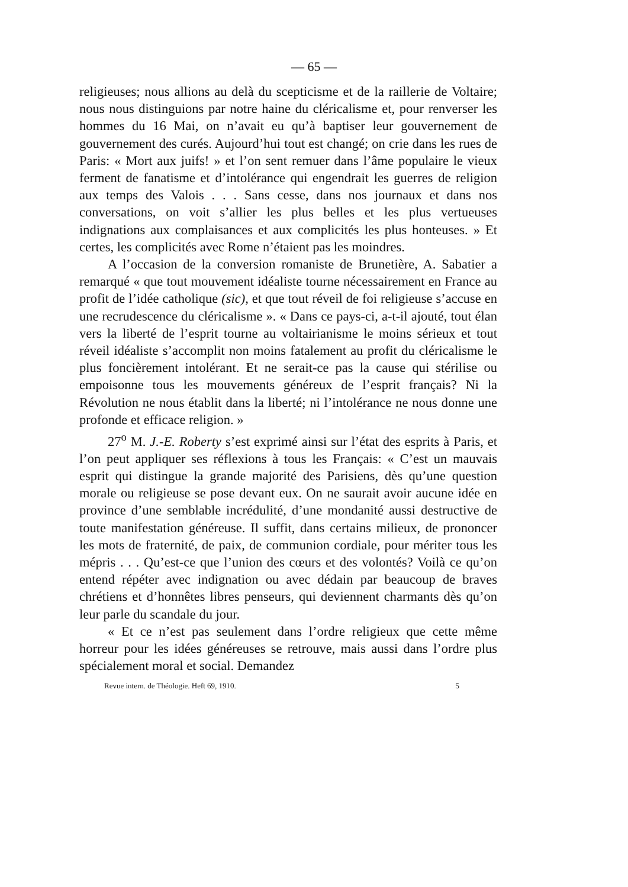— 65 —
religieuses; nous allions au delà du scepticisme et de la raillerie de Voltaire; nous nous distinguions par notre haine du cléricalisme et, pour renverser les hommes du 16 Mai, on n’avait eu qu’à baptiser leur gouvernement de gouvernement des curés. Aujourd’hui tout est changé; on crie dans les rues de Paris: « Mort aux juifs! » et l’on sent remuer dans l’âme populaire le vieux ferment de fanatisme et d’intolérance qui engendrait les guerres de religion aux temps des Valois . . . Sans cesse, dans nos journaux et dans nos conversations, on voit s’allier les plus belles et les plus vertueuses indignations aux complaisances et aux complicités les plus honteuses. » Et certes, les complicités avec Rome n’étaient pas les moindres.
A l’occasion de la conversion romaniste de Brunetière, A. Sabatier a remarqué « que tout mouvement idéaliste tourne nécessairement en France au profit de l’idée catholique (sic), et que tout réveil de foi religieuse s’accuse en une recrudescence du cléricalisme ». « Dans ce pays-ci, a-t-il ajouté, tout élan vers la liberté de l’esprit tourne au voltairianisme le moins sérieux et tout réveil idéaliste s’accomplit non moins fatalement au profit du cléricalisme le plus foncièrement intolérant. Et ne serait-ce pas la cause qui stérilise ou empoisonne tous les mouvements généreux de l’esprit français? Ni la Révolution ne nous établit dans la liberté; ni l’intolérance ne nous donne une profonde et efficace religion. »
27<sup>o</sup> M. J.-E. Roberty s’est exprimé ainsi sur l’état des esprits à Paris, et l’on peut appliquer ses réflexions à tous les Français: « C’est un mauvais esprit qui distingue la grande majorité des Parisiens, dès qu’une question morale ou religieuse se pose devant eux. On ne saurait avoir aucune idée en province d’une semblable incrédulité, d’une mondanité aussi destructive de toute manifestation généreuse. Il suffit, dans certains milieux, de prononcer les mots de fraternité, de paix, de communion cordiale, pour mériter tous les mépris . . . Qu’est-ce que l’union des cœurs et des volontés? Voilà ce qu’on entend répéter avec indignation ou avec dédain par beaucoup de braves chrétiens et d’honnêtes libres penseurs, qui deviennent charmants dès qu’on leur parle du scandale du jour.
« Et ce n’est pas seulement dans l’ordre religieux que cette même horreur pour les idées généreuses se retrouve, mais aussi dans l’ordre plus spécialement moral et social. Demandez
Revue intern. de Théologie. Heft 69, 1910. 5